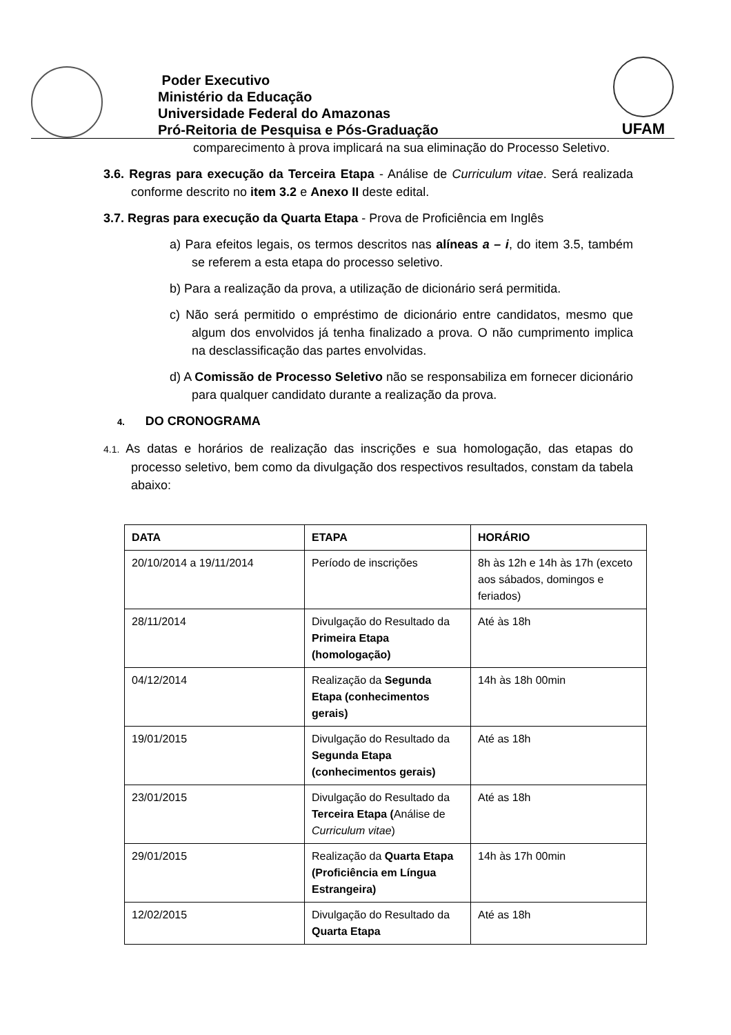Poder Executivo
Ministério da Educação
Universidade Federal do Amazonas
Pró-Reitoria de Pesquisa e Pós-Graduação
UFAM
comparecimento à prova implicará na sua eliminação do Processo Seletivo.
3.6. Regras para execução da Terceira Etapa - Análise de Curriculum vitae. Será realizada conforme descrito no item 3.2 e Anexo II deste edital.
3.7. Regras para execução da Quarta Etapa - Prova de Proficiência em Inglês
a) Para efeitos legais, os termos descritos nas alíneas a – i, do item 3.5, também se referem a esta etapa do processo seletivo.
b) Para a realização da prova, a utilização de dicionário será permitida.
c) Não será permitido o empréstimo de dicionário entre candidatos, mesmo que algum dos envolvidos já tenha finalizado a prova. O não cumprimento implica na desclassificação das partes envolvidas.
d) A Comissão de Processo Seletivo não se responsabiliza em fornecer dicionário para qualquer candidato durante a realização da prova.
4. DO CRONOGRAMA
4.1. As datas e horários de realização das inscrições e sua homologação, das etapas do processo seletivo, bem como da divulgação dos respectivos resultados, constam da tabela abaixo:
| DATA | ETAPA | HORÁRIO |
| --- | --- | --- |
| 20/10/2014 a 19/11/2014 | Período de inscrições | 8h às 12h e 14h às 17h (exceto aos sábados, domingos e feriados) |
| 28/11/2014 | Divulgação do Resultado da Primeira Etapa (homologação) | Até às 18h |
| 04/12/2014 | Realização da Segunda Etapa (conhecimentos gerais) | 14h às 18h 00min |
| 19/01/2015 | Divulgação do Resultado da Segunda Etapa (conhecimentos gerais) | Até as 18h |
| 23/01/2015 | Divulgação do Resultado da Terceira Etapa ( Análise de Curriculum vitae ) | Até as 18h |
| 29/01/2015 | Realização da Quarta Etapa (Proficiência em Língua Estrangeira) | 14h às 17h 00min |
| 12/02/2015 | Divulgação do Resultado da Quarta Etapa | Até as 18h |